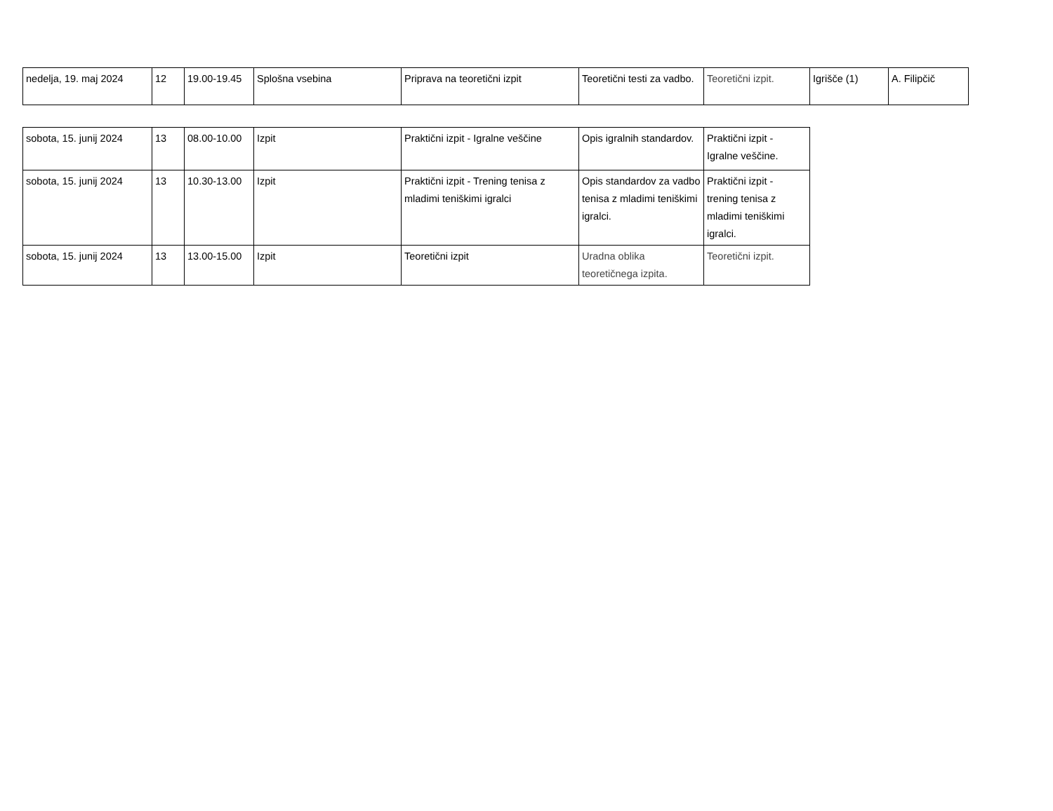| nedelja, 19. maj 2024 | 12 | 19.00-19.45 | Splošna vsebina | Priprava na teoretični izpit | Teoretični testi za vadbo. | Teoretični izpit. | Igrišče (1) | A. Filipčič |
| sobota, 15. junij 2024 | 13 | 08.00-10.00 | Izpit | Praktični izpit - Igralne veščine | Opis igralnih standardov. | Praktični izpit - Igralne veščine. |
| sobota, 15. junij 2024 | 13 | 10.30-13.00 | Izpit | Praktični izpit - Trening tenisa z mladimi teniškimi igralci | Opis standardov za vadbo tenisa z mladimi teniškimi igralci. | Praktični izpit - trening tenisa z mladimi teniškimi igralci. |
| sobota, 15. junij 2024 | 13 | 13.00-15.00 | Izpit | Teoretični izpit | Uradna oblika teoretičnega izpita. | Teoretični izpit. |